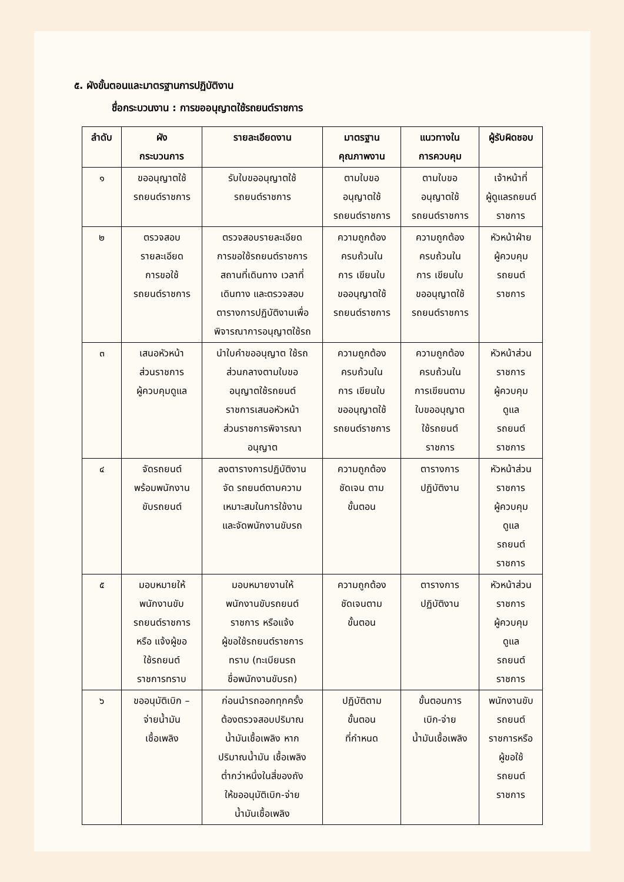๕. ผังขั้นตอนและมาตรฐานการปฏิบัติงาน
ชื่อกระบวนงาน : การขออนุญาตใช้รถยนต์ราชการ
| ลำดับ | ผัง กระบวนการ | รายละเอียดงาน | มาตรฐาน คุณภาพงาน | แนวทางใน การควบคุม | ผู้รับผิดชอบ |
| --- | --- | --- | --- | --- | --- |
| ๑ | ขออนุญาตใช้ รถยนต์ราชการ | รับใบขออนุญาตใช้ รถยนต์ราชการ | ตามใบขอ อนุญาตใช้ รถยนต์ราชการ | ตามใบขอ อนุญาตใช้ รถยนต์ราชการ | เจ้าหน้าที่ ผู้ดูแลรถยนต์ ราชการ |
| ๒ | ตรวจสอบ รายละเอียด การขอใช้ รถยนต์ราชการ | ตรวจสอบรายละเอียด การขอใช้รถยนต์ราชการ สถานที่เดินทาง เวลาที่ เดินทาง และตรวจสอบ ตารางการปฏิบัติงานเพื่อ พิจารณาการอนุญาตใช้รถ | ความถูกต้อง ครบถ้วนใน การ เขียนใบ ขออนุญาตใช้ รถยนต์ราชการ | ความถูกต้อง ครบถ้วนใน การ เขียนใบ ขออนุญาตใช้ รถยนต์ราชการ | หัวหน้าฝ่าย ผู้ควบคุม รถยนต์ ราชการ |
| ๓ | เสนอหัวหน้า ส่วนราชการ ผู้ควบคุมดูแล | นำใบคำขออนุญาต ใช้รถ ส่วนกลางตามใบขอ อนุญาตใช้รถยนต์ ราชการเสนอหัวหน้า ส่วนราชการพิจารณา อนุญาต | ความถูกต้อง ครบถ้วนใน การ เขียนใบ ขออนุญาตใช้ รถยนต์ราชการ | ความถูกต้อง ครบถ้วนใน การเขียนตาม ใบขออนุญาต ใช้รถยนต์ ราชการ | หัวหน้าส่วน ราชการ ผู้ควบคุม ดูแล รถยนต์ ราชการ |
| ๔ | จัดรถยนต์ พร้อมพนักงาน ขับรถยนต์ | ลงตารางการปฏิบัติงาน จัด รถยนต์ตามความ เหมาะสมในการใช้งาน และจัดพนักงานขับรถ | ความถูกต้อง ชัดเจน ตาม ขั้นตอน | ตารางการ ปฏิบัติงาน | หัวหน้าส่วน ราชการ ผู้ควบคุม ดูแล รถยนต์ ราชการ |
| ๕ | มอบหมายให้ พนักงานขับ รถยนต์ราชการ หรือ แจ้งผู้ขอ ใช้รถยนต์ ราชการทราบ | มอบหมายงานให้ พนักงานขับรถยนต์ ราชการ หรือแจ้ง ผู้ขอใช้รถยนต์ราชการ ทราบ (ทะเบียนรถ ชื่อพนักงานขับรถ) | ความถูกต้อง ชัดเจนตาม ขั้นตอน | ตารางการ ปฏิบัติงาน | หัวหน้าส่วน ราชการ ผู้ควบคุม ดูแล รถยนต์ ราชการ |
| ๖ | ขออนุมัติเบิก – จ่ายน้ำมัน เชื้อเพลิง | ก่อนนำรถออกทุกครั้ง ต้องตรวจสอบปริมาณ น้ำมันเชื้อเพลิง หาก ปริมาณน้ำมัน เชื้อเพลิง ต่ำกว่าหนึ่งในสี่ของถัง ให้ขออนุมัติเบิก-จ่าย น้ำมันเชื้อเพลิง | ปฏิบัติตาม ขั้นตอน ที่กำหนด | ขั้นตอนการ เบิก-จ่าย น้ำมันเชื้อเพลิง | พนักงานขับ รถยนต์ ราชการหรือ ผู้ขอใช้ รถยนต์ ราชการ |